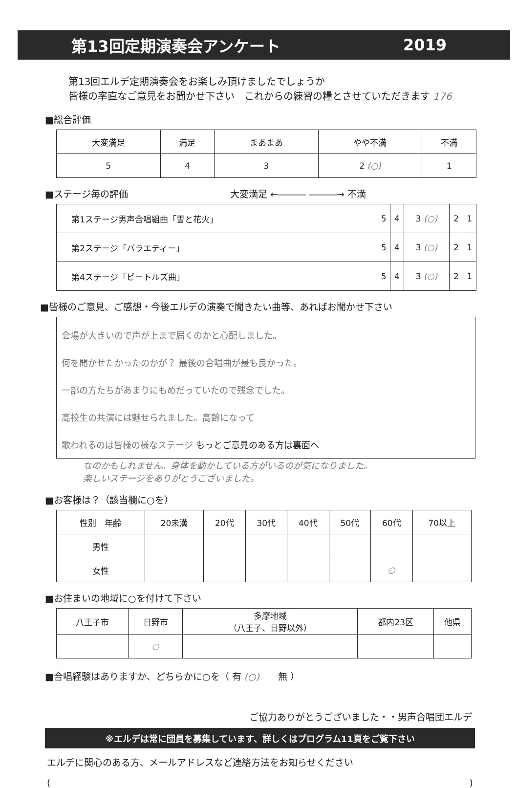第13回定期演奏会アンケート 2019
第13回エルデ定期演奏会をお楽しみ頂けましたでしょうか
皆様の率直なご意見をお聞かせ下さい　これからの練習の糧とさせていただきます 176
■総合評価
| 大変満足 | 満足 | まあまあ | やや不満 | 不満 |
| --- | --- | --- | --- | --- |
| 5 | 4 | 3 | 2 (○) | 1 |
■ステージ毎の評価　　　　　　　　　　　大変満足 ←――― ―――→ 不満
| 第1ステージ男声合唱組曲「雪と花火」 | 5 | 4 | 3 (○) | 2 | 1 |
| 第2ステージ「バラエティー」 | 5 | 4 | 3 (○) | 2 | 1 |
| 第4ステージ「ビートルズ曲」 | 5 | 4 | 3 (○) | 2 | 1 |
■皆様のご意見、ご感想・今後エルデの演奏で聞きたい曲等、あればお聞かせ下さい
会場が大きいので声が上まで届くのかと心配しました。
何を聞かせたかったのかが？ 最後の合唱曲が最も良かった。
一部の方たちがあまりにもめだっていたので残念でした。
高校生の共演には魅せられました。高齢になって
歌われるのは皆様の様なステージ もっとご意見のある方は裏面へ
なのかもしれません。身体を動かしている方がいるのが気になりました。
楽しいステージをありがとうございました。
■お客様は？（該当欄に○を）
| 性別 年齢 | 20未満 | 20代 | 30代 | 40代 | 50代 | 60代 | 70以上 |
| 男性 | | | | | | | |
| 女性 | | | | | | ○ | |
■お住まいの地域に○を付けて下さい
| 八王子市 | 日野市 | 多摩地域 （八王子、日野以外） | 都内23区 | 他県 |
| | ○ | | | |
■合唱経験はありますか、どちらかに○を（ 有 (○)　　無 ）
ご協力ありがとうございました・・男声合唱団エルデ
※エルデは常に団員を募集しています、詳しくはプログラム11頁をご覧下さい
エルデに関心のある方、メールアドレスなど連絡方法をお知らせください
()